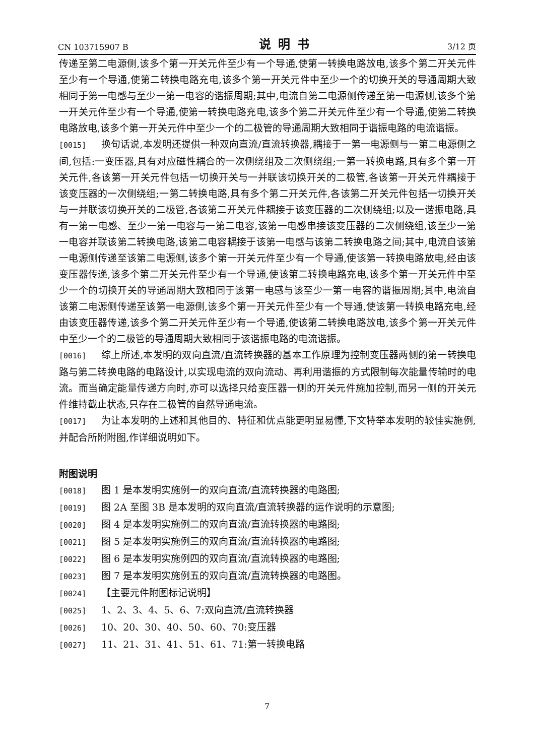CN 103715907 B 说明书 3/12 页
传递至第二电源侧,该多个第一开关元件至少有一个导通,使第一转换电路放电,该多个第二开关元件至少有一个导通,使第二转换电路充电,该多个第一开关元件中至少一个的切换开关的导通周期大致相同于第一电感与至少一第一电容的谐振周期;其中,电流自第二电源侧传递至第一电源侧,该多个第一开关元件至少有一个导通,使第一转换电路充电,该多个第二开关元件至少有一个导通,使第二转换电路放电,该多个第一开关元件中至少一个的二极管的导通周期大致相同于谐振电路的电流谐振。
[0015] 换句话说,本发明还提供一种双向直流/直流转换器,耦接于一第一电源侧与一第二电源侧之间,包括:一变压器,具有对应磁性耦合的一次侧绕组及二次侧绕组;一第一转换电路,具有多个第一开关元件,各该第一开关元件包括一切换开关与一并联该切换开关的二极管,各该第一开关元件耦接于该变压器的一次侧绕组;一第二转换电路,具有多个第二开关元件,各该第二开关元件包括一切换开关与一并联该切换开关的二极管,各该第二开关元件耦接于该变压器的二次侧绕组;以及一谐振电路,具有一第一电感、至少一第一电容与一第二电容,该第一电感串接该变压器的二次侧绕组,该至少一第一电容并联该第二转换电路,该第二电容耦接于该第一电感与该第二转换电路之间;其中,电流自该第一电源侧传递至该第二电源侧,该多个第一开关元件至少有一个导通,使该第一转换电路放电,经由该变压器传递,该多个第二开关元件至少有一个导通,使该第二转换电路充电,该多个第一开关元件中至少一个的切换开关的导通周期大致相同于该第一电感与该至少一第一电容的谐振周期;其中,电流自该第二电源侧传递至该第一电源侧,该多个第一开关元件至少有一个导通,使该第一转换电路充电,经由该变压器传递,该多个第二开关元件至少有一个导通,使该第二转换电路放电,该多个第一开关元件中至少一个的二极管的导通周期大致相同于该谐振电路的电流谐振。
[0016] 综上所述,本发明的双向直流/直流转换器的基本工作原理为控制变压器两侧的第一转换电路与第二转换电路的电路设计,以实现电流的双向流动、再利用谐振的方式限制每次能量传输时的电流。而当确定能量传递方向时,亦可以选择只给变压器一侧的开关元件施加控制,而另一侧的开关元件维持截止状态,只存在二极管的自然导通电流。
[0017] 为让本发明的上述和其他目的、特征和优点能更明显易懂,下文特举本发明的较佳实施例,并配合所附附图,作详细说明如下。
附图说明
[0018] 图 1 是本发明实施例一的双向直流/直流转换器的电路图;
[0019] 图 2A 至图 3B 是本发明的双向直流/直流转换器的运作说明的示意图;
[0020] 图 4 是本发明实施例二的双向直流/直流转换器的电路图;
[0021] 图 5 是本发明实施例三的双向直流/直流转换器的电路图;
[0022] 图 6 是本发明实施例四的双向直流/直流转换器的电路图;
[0023] 图 7 是本发明实施例五的双向直流/直流转换器的电路图。
[0024] 【主要元件附图标记说明】
[0025] 1、2、3、4、5、6、7:双向直流/直流转换器
[0026] 10、20、30、40、50、60、70:变压器
[0027] 11、21、31、41、51、61、71:第一转换电路
7